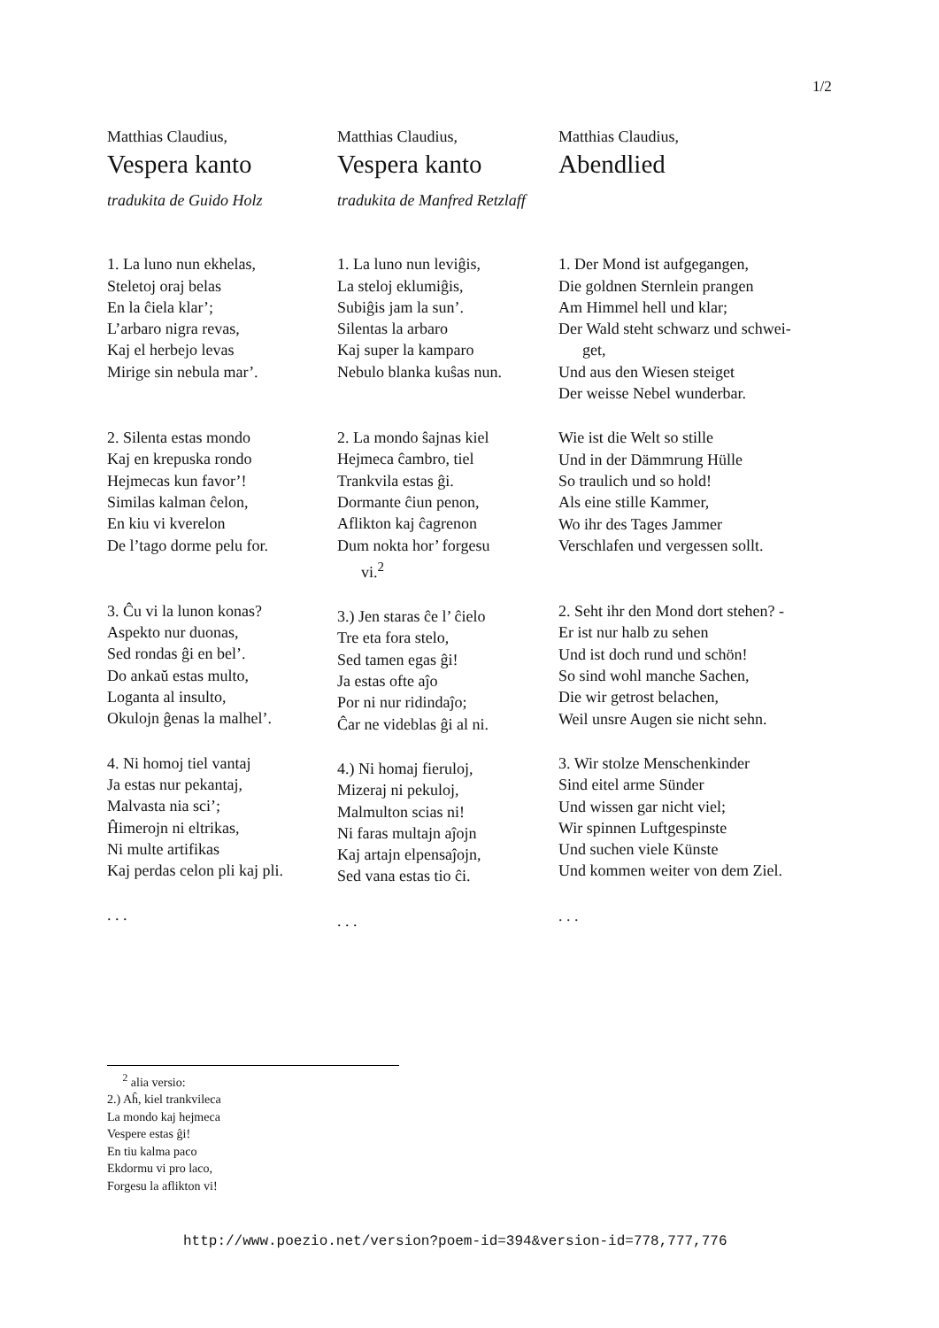1/2
Matthias Claudius,
Vespera kanto
tradukita de Guido Holz
1. La luno nun ekhelas,
Steletoj oraj belas
En la ĉiela klar’;
L’arbaro nigra revas,
Kaj el herbejo levas
Mirige sin nebula mar’.
2. Silenta estas mondo
Kaj en krepuska rondo
Hejmecas kun favor’!
Similas kalman ĉelon,
En kiu vi kverelon
De l’tago dorme pelu for.
3. Ĉu vi la lunon konas?
Aspekto nur duonas,
Sed rondas ĝi en bel’.
Do ankaŭ estas multo,
Loganta al insulto,
Okulojn ĝenas la malhel’.
4. Ni homoj tiel vantaj
Ja estas nur pekantaj,
Malvasta nia sci’;
Ĥimerojn ni eltrikas,
Ni multe artifikas
Kaj perdas celon pli kaj pli.
. . .
Matthias Claudius,
Vespera kanto
tradukita de Manfred Retzlaff
1. La luno nun leviĝis,
La steloj eklumiĝis,
Subiĝis jam la sun’.
Silentas la arbaro
Kaj super la kamparo
Nebulo blanka kuŝas nun.
2. La mondo ŝajnas kiel
Hejmeca ĉambro, tiel
Trankvila estas ĝi.
Dormante ĉiun penon,
Aflikton kaj ĉagrenon
Dum nokta hor’ forgesu
vi.<sup>2</sup>
3.) Jen staras ĉe l’ ĉielo
Tre eta fora stelo,
Sed tamen egas ĝi!
Ja estas ofte aĵo
Por ni nur ridindaĵo;
Ĉar ne videblas ĝi al ni.
4.) Ni homaj fieruloj,
Mizeraj ni pekuloj,
Malmulton scias ni!
Ni faras multajn aĵojn
Kaj artajn elpensaĵojn,
Sed vana estas tio ĉi.
. . .
Matthias Claudius,
Abendlied
1. Der Mond ist aufgegangen,
Die goldnen Sternlein prangen
Am Himmel hell und klar;
Der Wald steht schwarz und schwei-
get,
Und aus den Wiesen steiget
Der weisse Nebel wunderbar.
Wie ist die Welt so stille
Und in der Dämmrung Hülle
So traulich und so hold!
Als eine stille Kammer,
Wo ihr des Tages Jammer
Verschlafen und vergessen sollt.
2. Seht ihr den Mond dort stehen? -
Er ist nur halb zu sehen
Und ist doch rund und schön!
So sind wohl manche Sachen,
Die wir getrost belachen,
Weil unsre Augen sie nicht sehn.
3. Wir stolze Menschenkinder
Sind eitel arme Sünder
Und wissen gar nicht viel;
Wir spinnen Luftgespinste
Und suchen viele Künste
Und kommen weiter von dem Ziel.
. . .
<sup>2</sup> alia versio:
2.) Aĥ, kiel trankvileca
La mondo kaj hejmeca
Vespere estas ĝi!
En tiu kalma paco
Ekdormu vi pro laco,
Forgesu la aflikton vi!
http://www.poezio.net/version?poem-id=394&version-id=778,777,776